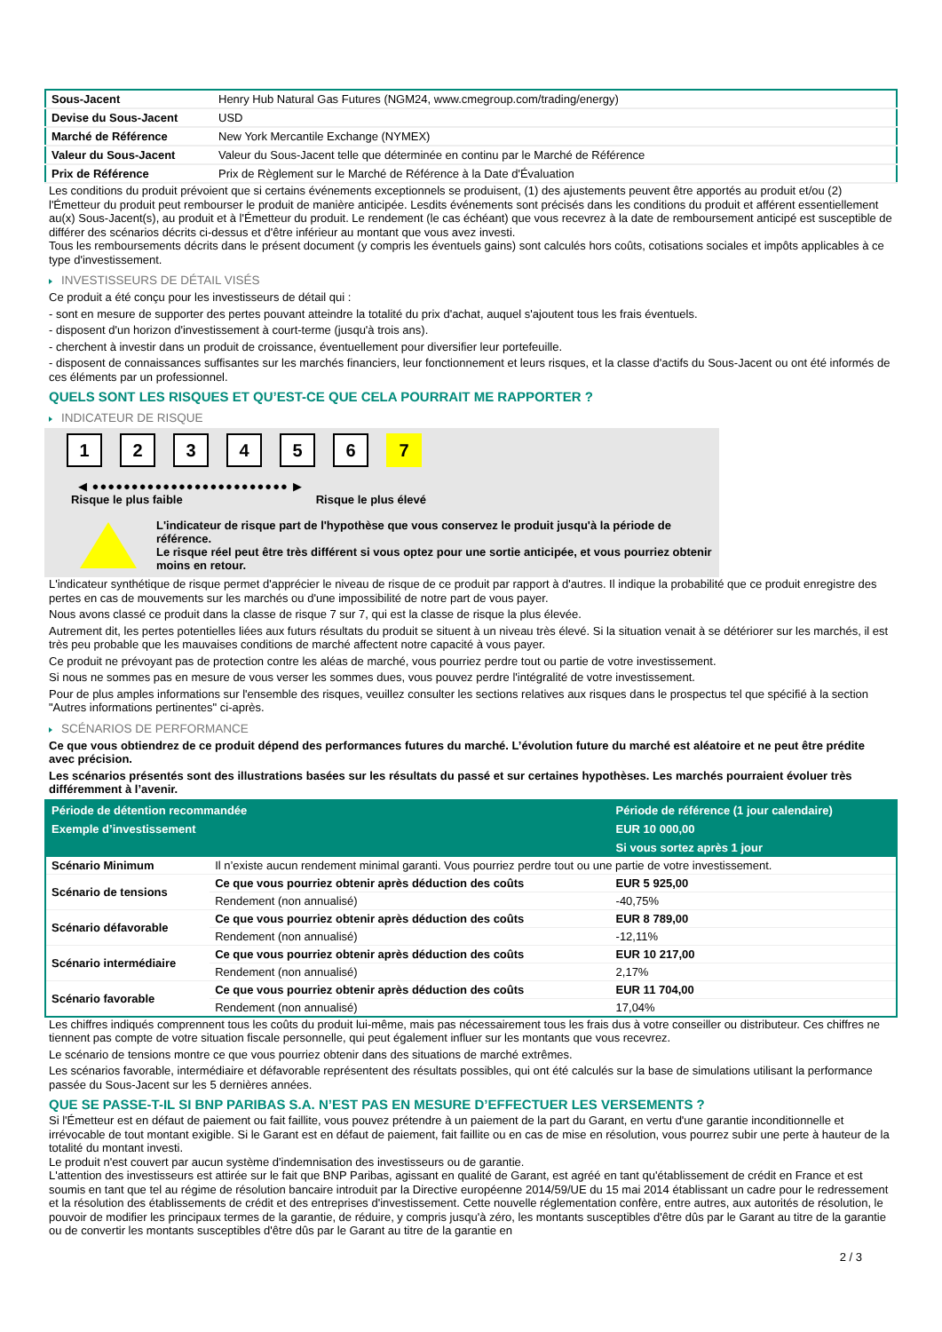| Sous-Jacent | Henry Hub Natural Gas Futures (NGM24, www.cmegroup.com/trading/energy) |
| Devise du Sous-Jacent | USD |
| Marché de Référence | New York Mercantile Exchange (NYMEX) |
| Valeur du Sous-Jacent | Valeur du Sous-Jacent telle que déterminée en continu par le Marché de Référence |
| Prix de Référence | Prix de Règlement sur le Marché de Référence à la Date d'Évaluation |
Les conditions du produit prévoient que si certains événements exceptionnels se produisent, (1) des ajustements peuvent être apportés au produit et/ou (2) l'Émetteur du produit peut rembourser le produit de manière anticipée. Lesdits événements sont précisés dans les conditions du produit et afférent essentiellement au(x) Sous-Jacent(s), au produit et à l'Émetteur du produit. Le rendement (le cas échéant) que vous recevrez à la date de remboursement anticipé est susceptible de différer des scénarios décrits ci-dessus et d'être inférieur au montant que vous avez investi.
Tous les remboursements décrits dans le présent document (y compris les éventuels gains) sont calculés hors coûts, cotisations sociales et impôts applicables à ce type d'investissement.
INVESTISSEURS DE DÉTAIL VISÉS
Ce produit a été conçu pour les investisseurs de détail qui :
- sont en mesure de supporter des pertes pouvant atteindre la totalité du prix d'achat, auquel s'ajoutent tous les frais éventuels.
- disposent d'un horizon d'investissement à court-terme (jusqu'à trois ans).
- cherchent à investir dans un produit de croissance, éventuellement pour diversifier leur portefeuille.
- disposent de connaissances suffisantes sur les marchés financiers, leur fonctionnement et leurs risques, et la classe d'actifs du Sous-Jacent ou ont été informés de ces éléments par un professionnel.
QUELS SONT LES RISQUES ET QU’EST-CE QUE CELA POURRAIT ME RAPPORTER ?
INDICATEUR DE RISQUE
1 2 3 4 5 6 7
◀ ●●●●●●●●●●●●●●●●●●●●●●●●● ▶
Risque le plus faible Risque le plus élevé
L'indicateur de risque part de l'hypothèse que vous conservez le produit jusqu'à la période de référence.
Le risque réel peut être très différent si vous optez pour une sortie anticipée, et vous pourriez obtenir moins en retour.
L'indicateur synthétique de risque permet d'apprécier le niveau de risque de ce produit par rapport à d'autres. Il indique la probabilité que ce produit enregistre des pertes en cas de mouvements sur les marchés ou d'une impossibilité de notre part de vous payer.
Nous avons classé ce produit dans la classe de risque 7 sur 7, qui est la classe de risque la plus élevée.
Autrement dit, les pertes potentielles liées aux futurs résultats du produit se situent à un niveau très élevé. Si la situation venait à se détériorer sur les marchés, il est très peu probable que les mauvaises conditions de marché affectent notre capacité à vous payer.
Ce produit ne prévoyant pas de protection contre les aléas de marché, vous pourriez perdre tout ou partie de votre investissement.
Si nous ne sommes pas en mesure de vous verser les sommes dues, vous pouvez perdre l'intégralité de votre investissement.
Pour de plus amples informations sur l'ensemble des risques, veuillez consulter les sections relatives aux risques dans le prospectus tel que spécifié à la section "Autres informations pertinentes" ci-après.
SCÉNARIOS DE PERFORMANCE
Ce que vous obtiendrez de ce produit dépend des performances futures du marché. L’évolution future du marché est aléatoire et ne peut être prédite avec précision.
Les scénarios présentés sont des illustrations basées sur les résultats du passé et sur certaines hypothèses. Les marchés pourraient évoluer très différemment à l’avenir.
| Période de détention recommandée | | Période de référence (1 jour calendaire) |
| --- | --- | --- |
| Exemple d’investissement | | EUR 10 000,00 |
| | | Si vous sortez après 1 jour |
| Scénario Minimum | Il n’existe aucun rendement minimal garanti. Vous pourriez perdre tout ou une partie de votre investissement. | |
| Scénario de tensions | Ce que vous pourriez obtenir après déduction des coûts | EUR 5 925,00 |
| | Rendement (non annualisé) | -40,75% |
| Scénario défavorable | Ce que vous pourriez obtenir après déduction des coûts | EUR 8 789,00 |
| | Rendement (non annualisé) | -12,11% |
| Scénario intermédiaire | Ce que vous pourriez obtenir après déduction des coûts | EUR 10 217,00 |
| | Rendement (non annualisé) | 2,17% |
| Scénario favorable | Ce que vous pourriez obtenir après déduction des coûts | EUR 11 704,00 |
| | Rendement (non annualisé) | 17,04% |
Les chiffres indiqués comprennent tous les coûts du produit lui-même, mais pas nécessairement tous les frais dus à votre conseiller ou distributeur. Ces chiffres ne tiennent pas compte de votre situation fiscale personnelle, qui peut également influer sur les montants que vous recevrez.
Le scénario de tensions montre ce que vous pourriez obtenir dans des situations de marché extrêmes.
Les scénarios favorable, intermédiaire et défavorable représentent des résultats possibles, qui ont été calculés sur la base de simulations utilisant la performance passée du Sous-Jacent sur les 5 dernières années.
QUE SE PASSE-T-IL SI BNP PARIBAS S.A. N’EST PAS EN MESURE D’EFFECTUER LES VERSEMENTS ?
Si l'Émetteur est en défaut de paiement ou fait faillite, vous pouvez prétendre à un paiement de la part du Garant, en vertu d'une garantie inconditionnelle et irrévocable de tout montant exigible. Si le Garant est en défaut de paiement, fait faillite ou en cas de mise en résolution, vous pourrez subir une perte à hauteur de la totalité du montant investi.
Le produit n'est couvert par aucun système d'indemnisation des investisseurs ou de garantie.
L'attention des investisseurs est attirée sur le fait que BNP Paribas, agissant en qualité de Garant, est agréé en tant qu'établissement de crédit en France et est soumis en tant que tel au régime de résolution bancaire introduit par la Directive européenne 2014/59/UE du 15 mai 2014 établissant un cadre pour le redressement et la résolution des établissements de crédit et des entreprises d'investissement. Cette nouvelle réglementation confère, entre autres, aux autorités de résolution, le pouvoir de modifier les principaux termes de la garantie, de réduire, y compris jusqu'à zéro, les montants susceptibles d'être dûs par le Garant au titre de la garantie ou de convertir les montants susceptibles d'être dûs par le Garant au titre de la garantie en
2 / 3